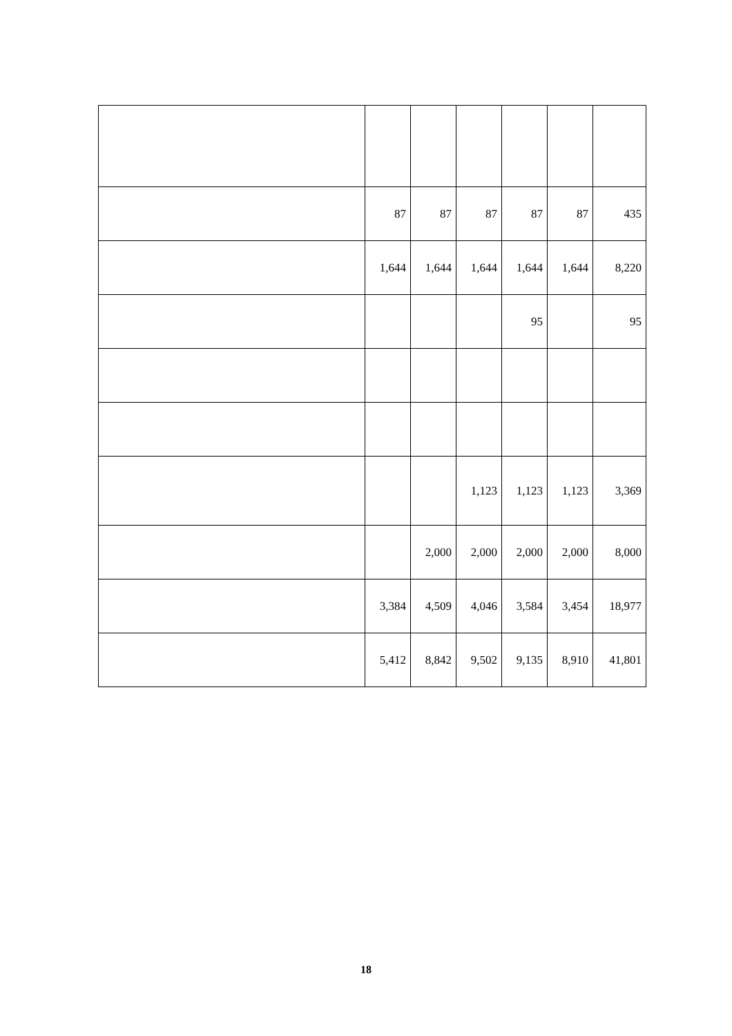| | 87 | 87 | 87 | 87 | 87 | 435 |
| | 1,644 | 1,644 | 1,644 | 1,644 | 1,644 | 8,220 |
| | | | | 95 | | 95 |
| | | | 1,123 | 1,123 | 1,123 | 3,369 |
| | | 2,000 | 2,000 | 2,000 | 2,000 | 8,000 |
| | 3,384 | 4,509 | 4,046 | 3,584 | 3,454 | 18,977 |
| | 5,412 | 8,842 | 9,502 | 9,135 | 8,910 | 41,801 |
18